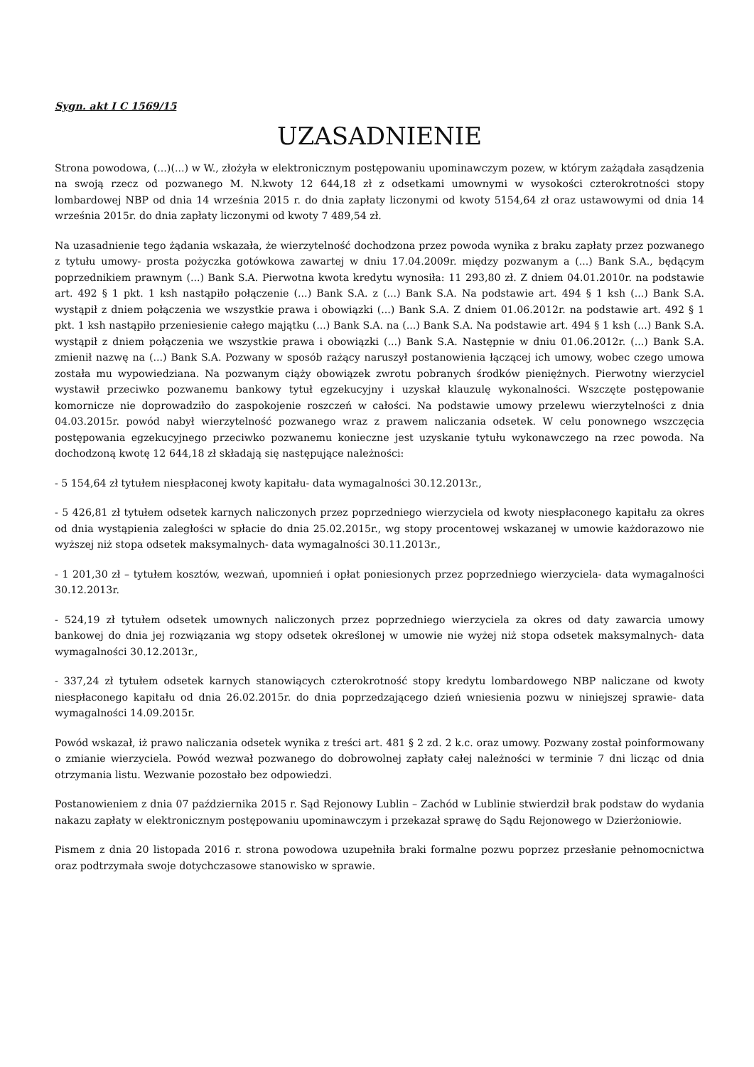Sygn. akt I C 1569/15
UZASADNIENIE
Strona powodowa, (...)(...) w W., złożyła w elektronicznym postępowaniu upominawczym pozew, w którym zażądała zasądzenia na swoją rzecz od pozwanego M. N.kwoty 12 644,18 zł z odsetkami umownymi w wysokości czterokrotności stopy lombardowej NBP od dnia 14 września 2015 r. do dnia zapłaty liczonymi od kwoty 5154,64 zł oraz ustawowymi od dnia 14 września 2015r. do dnia zapłaty liczonymi od kwoty 7 489,54 zł.
Na uzasadnienie tego żądania wskazała, że wierzytelność dochodzona przez powoda wynika z braku zapłaty przez pozwanego z tytułu umowy- prosta pożyczka gotówkowa zawartej w dniu 17.04.2009r. między pozwanym a (...) Bank S.A., będącym poprzednikiem prawnym (...) Bank S.A. Pierwotna kwota kredytu wynosiła: 11 293,80 zł. Z dniem 04.01.2010r. na podstawie art. 492 § 1 pkt. 1 ksh nastąpiło połączenie (...) Bank S.A. z (...) Bank S.A. Na podstawie art. 494 § 1 ksh (...) Bank S.A. wystąpił z dniem połączenia we wszystkie prawa i obowiązki (...) Bank S.A. Z dniem 01.06.2012r. na podstawie art. 492 § 1 pkt. 1 ksh nastąpiło przeniesienie całego majątku (...) Bank S.A. na (...) Bank S.A. Na podstawie art. 494 § 1 ksh (...) Bank S.A. wystąpił z dniem połączenia we wszystkie prawa i obowiązki (...) Bank S.A. Następnie w dniu 01.06.2012r. (...) Bank S.A. zmienił nazwę na (...) Bank S.A. Pozwany w sposób rażący naruszył postanowienia łączącej ich umowy, wobec czego umowa została mu wypowiedziana. Na pozwanym ciąży obowiązek zwrotu pobranych środków pieniężnych. Pierwotny wierzyciel wystawił przeciwko pozwanemu bankowy tytuł egzekucyjny i uzyskał klauzulę wykonalności. Wszczęte postępowanie komornicze nie doprowadziło do zaspokojenie roszczeń w całości. Na podstawie umowy przelewu wierzytelności z dnia 04.03.2015r. powód nabył wierzytelność pozwanego wraz z prawem naliczania odsetek. W celu ponownego wszczęcia postępowania egzekucyjnego przeciwko pozwanemu konieczne jest uzyskanie tytułu wykonawczego na rzec powoda. Na dochodzoną kwotę 12 644,18 zł składają się następujące należności:
- 5 154,64 zł tytułem niespłaconej kwoty kapitału- data wymagalności 30.12.2013r.,
- 5 426,81 zł tytułem odsetek karnych naliczonych przez poprzedniego wierzyciela od kwoty niespłaconego kapitału za okres od dnia wystąpienia zaległości w spłacie do dnia 25.02.2015r., wg stopy procentowej wskazanej w umowie każdorazowo nie wyższej niż stopa odsetek maksymalnych- data wymagalności 30.11.2013r.,
- 1 201,30 zł – tytułem kosztów, wezwań, upomnień i opłat poniesionych przez poprzedniego wierzyciela- data wymagalności 30.12.2013r.
- 524,19 zł tytułem odsetek umownych naliczonych przez poprzedniego wierzyciela za okres od daty zawarcia umowy bankowej do dnia jej rozwiązania wg stopy odsetek określonej w umowie nie wyżej niż stopa odsetek maksymalnych- data wymagalności 30.12.2013r.,
- 337,24 zł tytułem odsetek karnych stanowiących czterokrotność stopy kredytu lombardowego NBP naliczane od kwoty niespłaconego kapitału od dnia 26.02.2015r. do dnia poprzedzającego dzień wniesienia pozwu w niniejszej sprawie- data wymagalności 14.09.2015r.
Powód wskazał, iż prawo naliczania odsetek wynika z treści art. 481 § 2 zd. 2 k.c. oraz umowy. Pozwany został poinformowany o zmianie wierzyciela. Powód wezwał pozwanego do dobrowolnej zapłaty całej należności w terminie 7 dni licząc od dnia otrzymania listu. Wezwanie pozostało bez odpowiedzi.
Postanowieniem z dnia 07 października 2015 r. Sąd Rejonowy Lublin – Zachód w Lublinie stwierdził brak podstaw do wydania nakazu zapłaty w elektronicznym postępowaniu upominawczym i przekazał sprawę do Sądu Rejonowego w Dzierżoniowie.
Pismem z dnia 20 listopada 2016 r. strona powodowa uzupełniła braki formalne pozwu poprzez przesłanie pełnomocnictwa oraz podtrzymała swoje dotychczasowe stanowisko w sprawie.